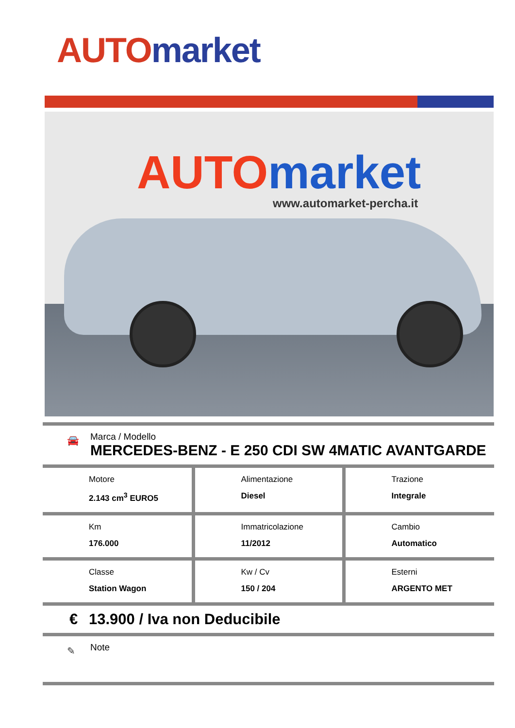AUTO market
AUTO market
www.automarket-percha.it
🚘
Marca / Modello
MERCEDES-BENZ - E 250 CDI SW 4MATIC AVANTGARDE
| Motore 2.143 cm<sup>3</sup> EURO5 | Alimentazione Diesel | Trazione Integrale |
| Km 176.000 | Immatricolazione 11/2012 | Cambio Automatico |
| Classe Station Wagon | Kw / Cv 150 / 204 | Esterni ARGENTO MET |
€ 13.900 / Iva non Deducibile
✎
Note